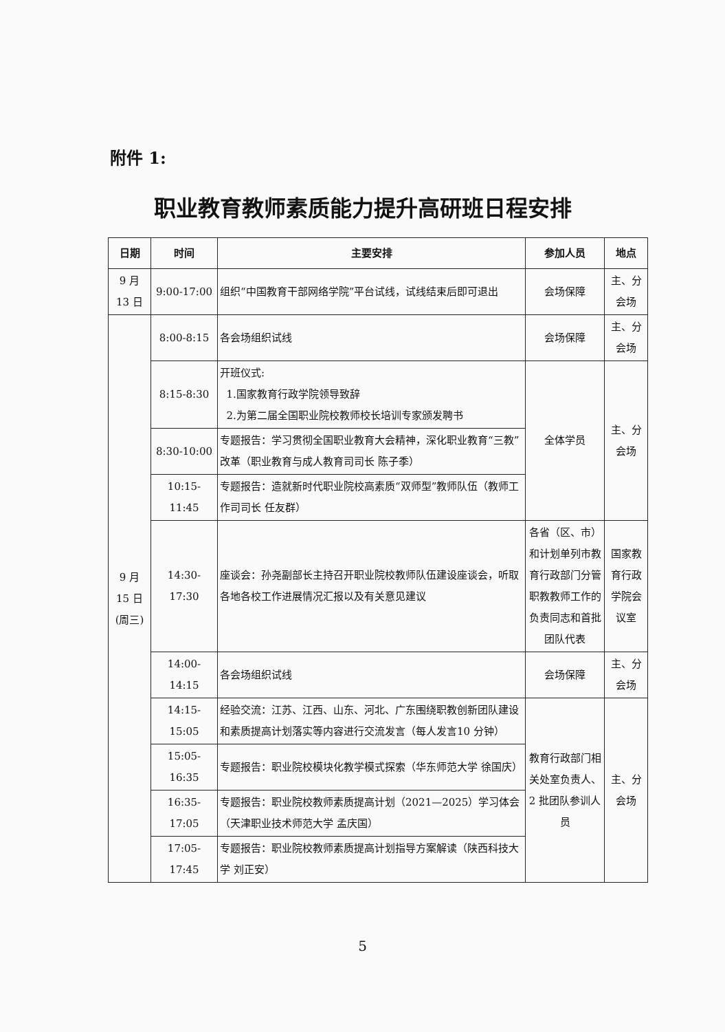附件 1:
职业教育教师素质能力提升高研班日程安排
| 日期 | 时间 | 主要安排 | 参加人员 | 地点 |
| --- | --- | --- | --- | --- |
| 9 月 13 日 | 9:00-17:00 | 组织“中国教育干部网络学院”平台试线，试线结束后即可退出 | 会场保障 | 主、分会场 |
| 9 月 15 日 (周三) | 8:00-8:15 | 各会场组织试线 | 会场保障 | 主、分会场 |
| | 8:15-8:30 | 开班仪式: 1.国家教育行政学院领导致辞 2.为第二届全国职业院校教师校长培训专家颁发聘书 | 全体学员 | 主、分会场 |
| | 8:30-10:00 | 专题报告：学习贯彻全国职业教育大会精神，深化职业教育“三教”改革（职业教育与成人教育司司长 陈子季） | | |
| | 10:15-11:45 | 专题报告：造就新时代职业院校高素质“双师型”教师队伍（教师工作司司长 任友群） | | |
| | 14:30-17:30 | 座谈会：孙尧副部长主持召开职业院校教师队伍建设座谈会，听取各地各校工作进展情况汇报以及有关意见建议 | 各省（区、市）和计划单列市教育行政部门分管职教教师工作的负责同志和首批团队代表 | 国家教育行政学院会议室 |
| | 14:00-14:15 | 各会场组织试线 | 会场保障 | 主、分会场 |
| | 14:15-15:05 | 经验交流：江苏、江西、山东、河北、广东围绕职教创新团队建设和素质提高计划落实等内容进行交流发言（每人发言10 分钟） | 教育行政部门相关处室负责人、2 批团队参训人员 | 主、分会场 |
| | 15:05-16:35 | 专题报告：职业院校模块化教学模式探索（华东师范大学 徐国庆） | | |
| | 16:35-17:05 | 专题报告：职业院校教师素质提高计划（2021—2025）学习体会（天津职业技术师范大学 孟庆国） | | |
| | 17:05-17:45 | 专题报告：职业院校教师素质提高计划指导方案解读（陕西科技大学 刘正安） | | |
5